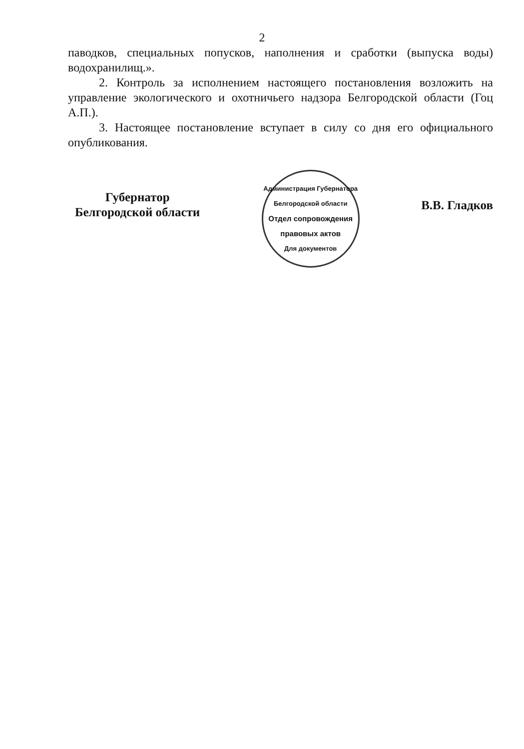2
паводков, специальных попусков, наполнения и сработки (выпуска воды) водохранилищ.».
2. Контроль за исполнением настоящего постановления возложить на управление экологического и охотничьего надзора Белгородской области (Гоц А.П.).
3. Настоящее постановление вступает в силу со дня его официального опубликования.
Губернатор
Белгородской области
Администрация Губернатора Белгородской области
Отдел сопровождения правовых актов
Для документов
В.В. Гладков